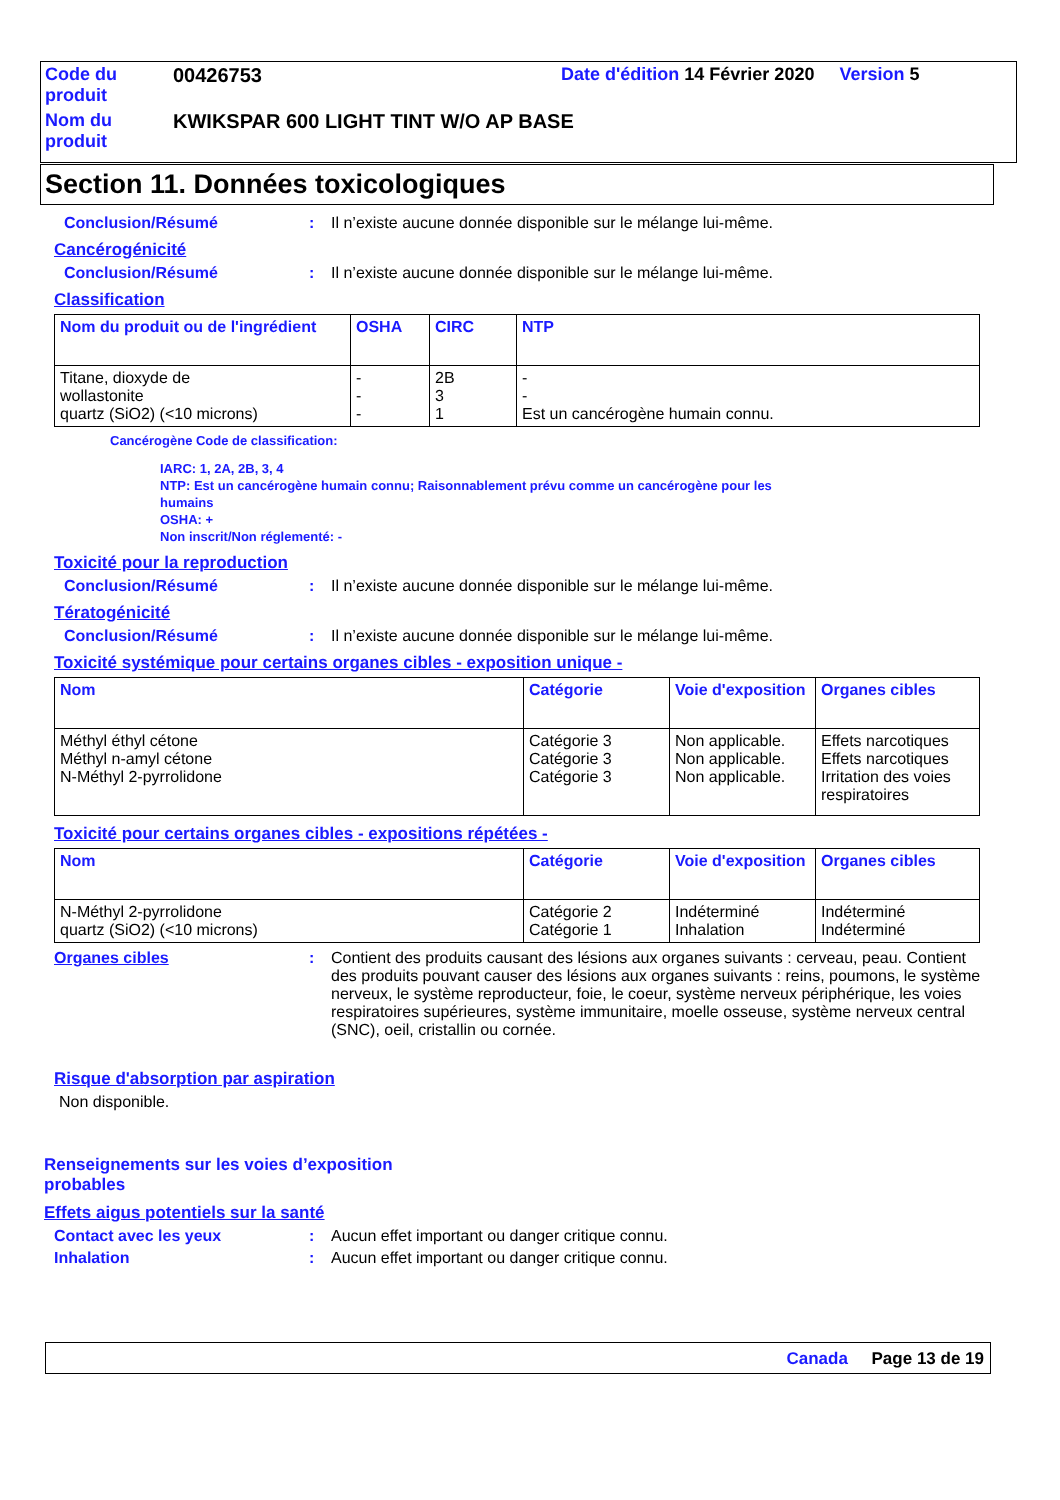| Code du produit | 00426753 | Date d'édition 14 Février 2020 Version 5 |
| Nom du produit | KWIKSPAR 600 LIGHT TINT W/O AP BASE | |
Section 11. Données toxicologiques
Conclusion/Résumé: Il n’existe aucune donnée disponible sur le mélange lui-même.
Cancérogénicité
Conclusion/Résumé: Il n’existe aucune donnée disponible sur le mélange lui-même.
Classification
| Nom du produit ou de l'ingrédient | OSHA | CIRC | NTP |
| --- | --- | --- | --- |
| Titane, dioxyde de wollastonite quartz (SiO2) (<10 microns) | - - - | 2B 3 1 | - - Est un cancérogène humain connu. |
Cancérogène Code de classification:
IARC: 1, 2A, 2B, 3, 4
NTP: Est un cancérogène humain connu; Raisonnablement prévu comme un cancérogène pour les
humains
OSHA: +
Non inscrit/Non réglementé: -
Toxicité pour la reproduction
Conclusion/Résumé: Il n’existe aucune donnée disponible sur le mélange lui-même.
Tératogénicité
Conclusion/Résumé: Il n’existe aucune donnée disponible sur le mélange lui-même.
Toxicité systémique pour certains organes cibles - exposition unique -
| Nom | Catégorie | Voie d'exposition | Organes cibles |
| --- | --- | --- | --- |
| Méthyl éthyl cétone Méthyl n-amyl cétone N-Méthyl 2-pyrrolidone | Catégorie 3 Catégorie 3 Catégorie 3 | Non applicable. Non applicable. Non applicable. | Effets narcotiques Effets narcotiques Irritation des voies respiratoires |
Toxicité pour certains organes cibles - expositions répétées -
| Nom | Catégorie | Voie d'exposition | Organes cibles |
| --- | --- | --- | --- |
| N-Méthyl 2-pyrrolidone quartz (SiO2) (<10 microns) | Catégorie 2 Catégorie 1 | Indéterminé Inhalation | Indéterminé Indéterminé |
Organes cibles: Contient des produits causant des lésions aux organes suivants : cerveau, peau. Contient des produits pouvant causer des lésions aux organes suivants : reins, poumons, le système nerveux, le système reproducteur, foie, le coeur, système nerveux périphérique, les voies respiratoires supérieures, système immunitaire, moelle osseuse, système nerveux central (SNC), oeil, cristallin ou cornée.
Risque d'absorption par aspiration
Non disponible.
Renseignements sur les voies d’exposition
probables
Effets aigus potentiels sur la santé
Contact avec les yeux: Aucun effet important ou danger critique connu.
Inhalation: Aucun effet important ou danger critique connu.
Canada Page 13 de 19